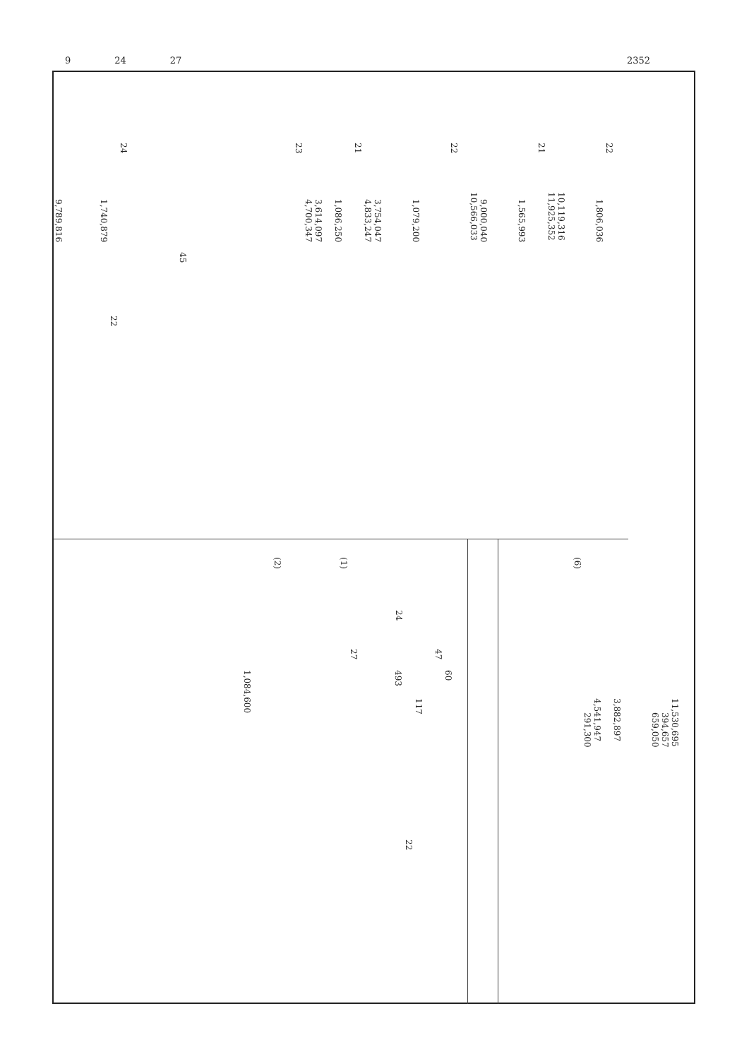9 24 27 2352
22
1,806,036
10,119,316
11,925,352
21
1,565,993
9,000,040
10,566,033
22
1,079,200
3,754,047
4,833,247
21
1,086,250
3,614,097
4,700,347
23
45
24
22
1,740,879
9,789,816
11,530,695
394,657
659,050
3,882,897
4,541,947
291,300
(6)
493
1,084,600
60
47
117
22
24
27
(1)
(2)